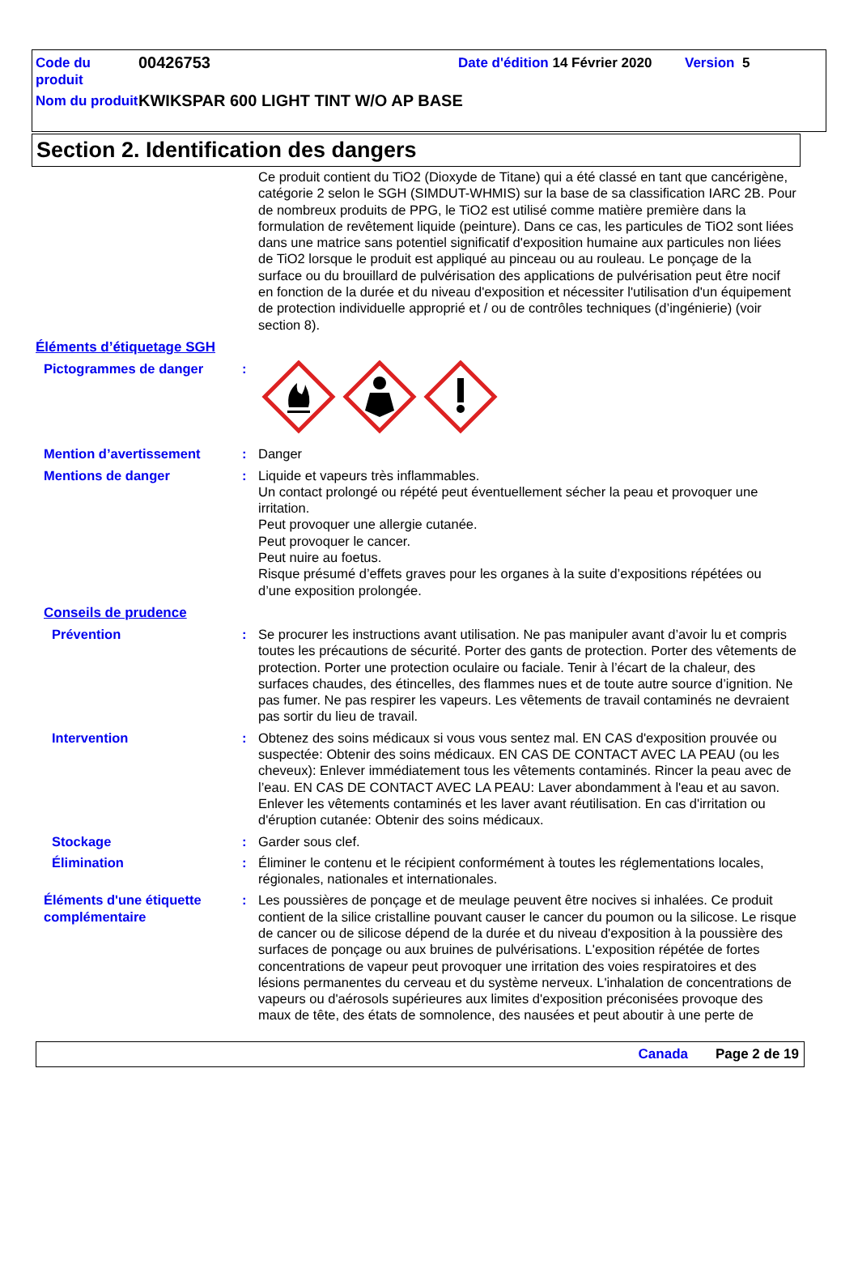Code du produit
00426753
Date d'édition 14 Février 2020
Version 5
Nom du produit
KWIKSPAR 600 LIGHT TINT W/O AP BASE
Section 2. Identification des dangers
Ce produit contient du TiO2 (Dioxyde de Titane) qui a été classé en tant que cancérigène, catégorie 2 selon le SGH (SIMDUT-WHMIS) sur la base de sa classification IARC 2B. Pour de nombreux produits de PPG, le TiO2 est utilisé comme matière première dans la formulation de revêtement liquide (peinture). Dans ce cas, les particules de TiO2 sont liées dans une matrice sans potentiel significatif d'exposition humaine aux particules non liées de TiO2 lorsque le produit est appliqué au pinceau ou au rouleau. Le ponçage de la surface ou du brouillard de pulvérisation des applications de pulvérisation peut être nocif en fonction de la durée et du niveau d'exposition et nécessiter l'utilisation d'un équipement de protection individuelle approprié et / ou de contrôles techniques (d’ingénierie) (voir section 8).
Éléments d’étiquetage SGH
Pictogrammes de danger :
Mention d’avertissement : Danger
Mentions de danger : Liquide et vapeurs très inflammables.
Un contact prolongé ou répété peut éventuellement sécher la peau et provoquer une irritation.
Peut provoquer une allergie cutanée.
Peut provoquer le cancer.
Peut nuire au foetus.
Risque présumé d’effets graves pour les organes à la suite d’expositions répétées ou d’une exposition prolongée.
Conseils de prudence
Prévention : Se procurer les instructions avant utilisation. Ne pas manipuler avant d’avoir lu et compris toutes les précautions de sécurité. Porter des gants de protection. Porter des vêtements de protection. Porter une protection oculaire ou faciale. Tenir à l’écart de la chaleur, des surfaces chaudes, des étincelles, des flammes nues et de toute autre source d’ignition. Ne pas fumer. Ne pas respirer les vapeurs. Les vêtements de travail contaminés ne devraient pas sortir du lieu de travail.
Intervention : Obtenez des soins médicaux si vous vous sentez mal. EN CAS d'exposition prouvée ou suspectée: Obtenir des soins médicaux. EN CAS DE CONTACT AVEC LA PEAU (ou les cheveux): Enlever immédiatement tous les vêtements contaminés. Rincer la peau avec de l’eau. EN CAS DE CONTACT AVEC LA PEAU: Laver abondamment à l'eau et au savon. Enlever les vêtements contaminés et les laver avant réutilisation. En cas d'irritation ou d'éruption cutanée: Obtenir des soins médicaux.
Stockage : Garder sous clef.
Élimination : Éliminer le contenu et le récipient conformément à toutes les réglementations locales, régionales, nationales et internationales.
Éléments d'une étiquette complémentaire
: Les poussières de ponçage et de meulage peuvent être nocives si inhalées. Ce produit contient de la silice cristalline pouvant causer le cancer du poumon ou la silicose. Le risque de cancer ou de silicose dépend de la durée et du niveau d'exposition à la poussière des surfaces de ponçage ou aux bruines de pulvérisations. L'exposition répétée de fortes concentrations de vapeur peut provoquer une irritation des voies respiratoires et des lésions permanentes du cerveau et du système nerveux. L'inhalation de concentrations de vapeurs ou d'aérosols supérieures aux limites d'exposition préconisées provoque des maux de tête, des états de somnolence, des nausées et peut aboutir à une perte de
Canada Page 2 de 19